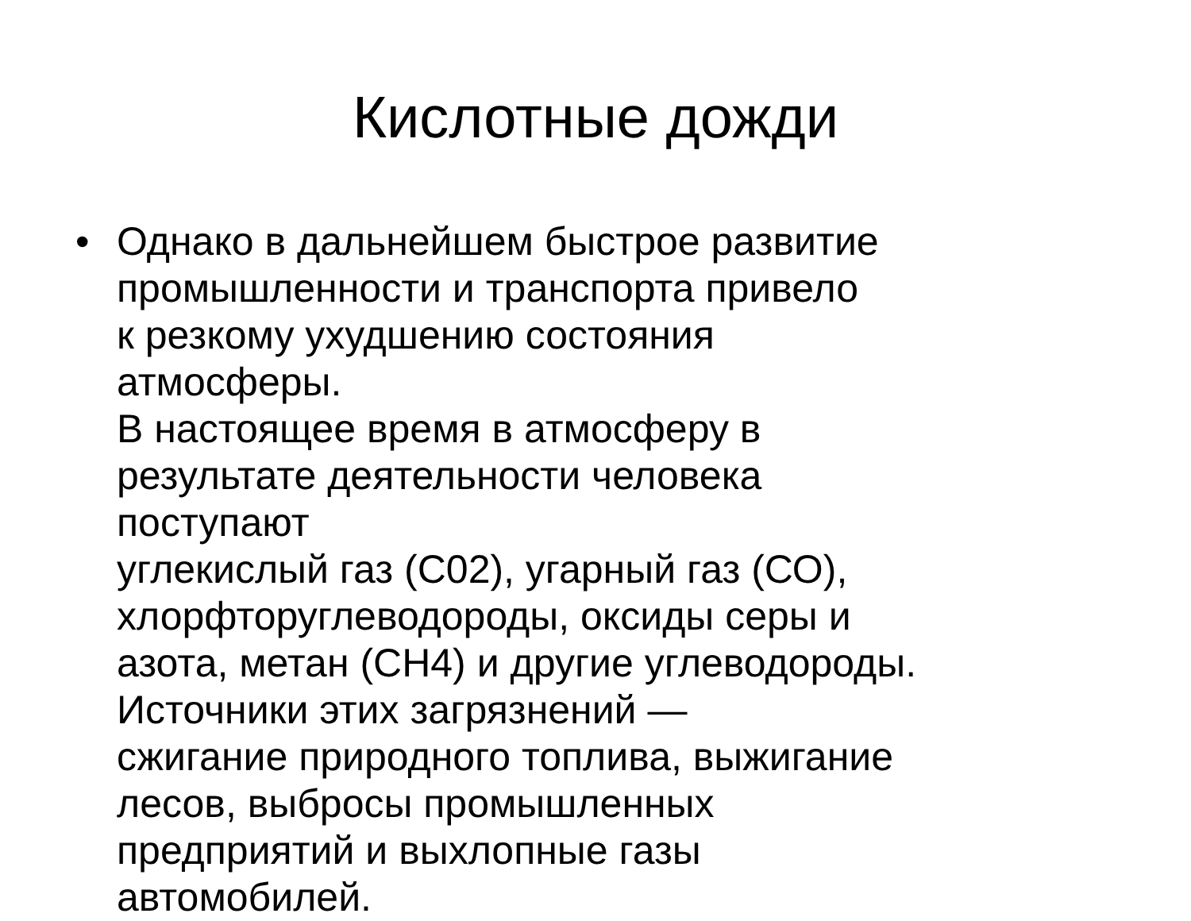Кислотные дожди
• Однако в дальнейшем быстрое развитие
промышленности и транспорта привело
к резкому ухудшению состояния
атмосферы.
В настоящее время в атмосферу в
результате деятельности человека
поступают
углекислый газ (С02), угарный газ (СО),
хлорфторуглеводороды, оксиды серы и
азота, метан (СН4) и другие углеводороды.
Источники этих загрязнений —
сжигание природного топлива, выжигание
лесов, выбросы промышленных
предприятий и выхлопные газы
автомобилей.